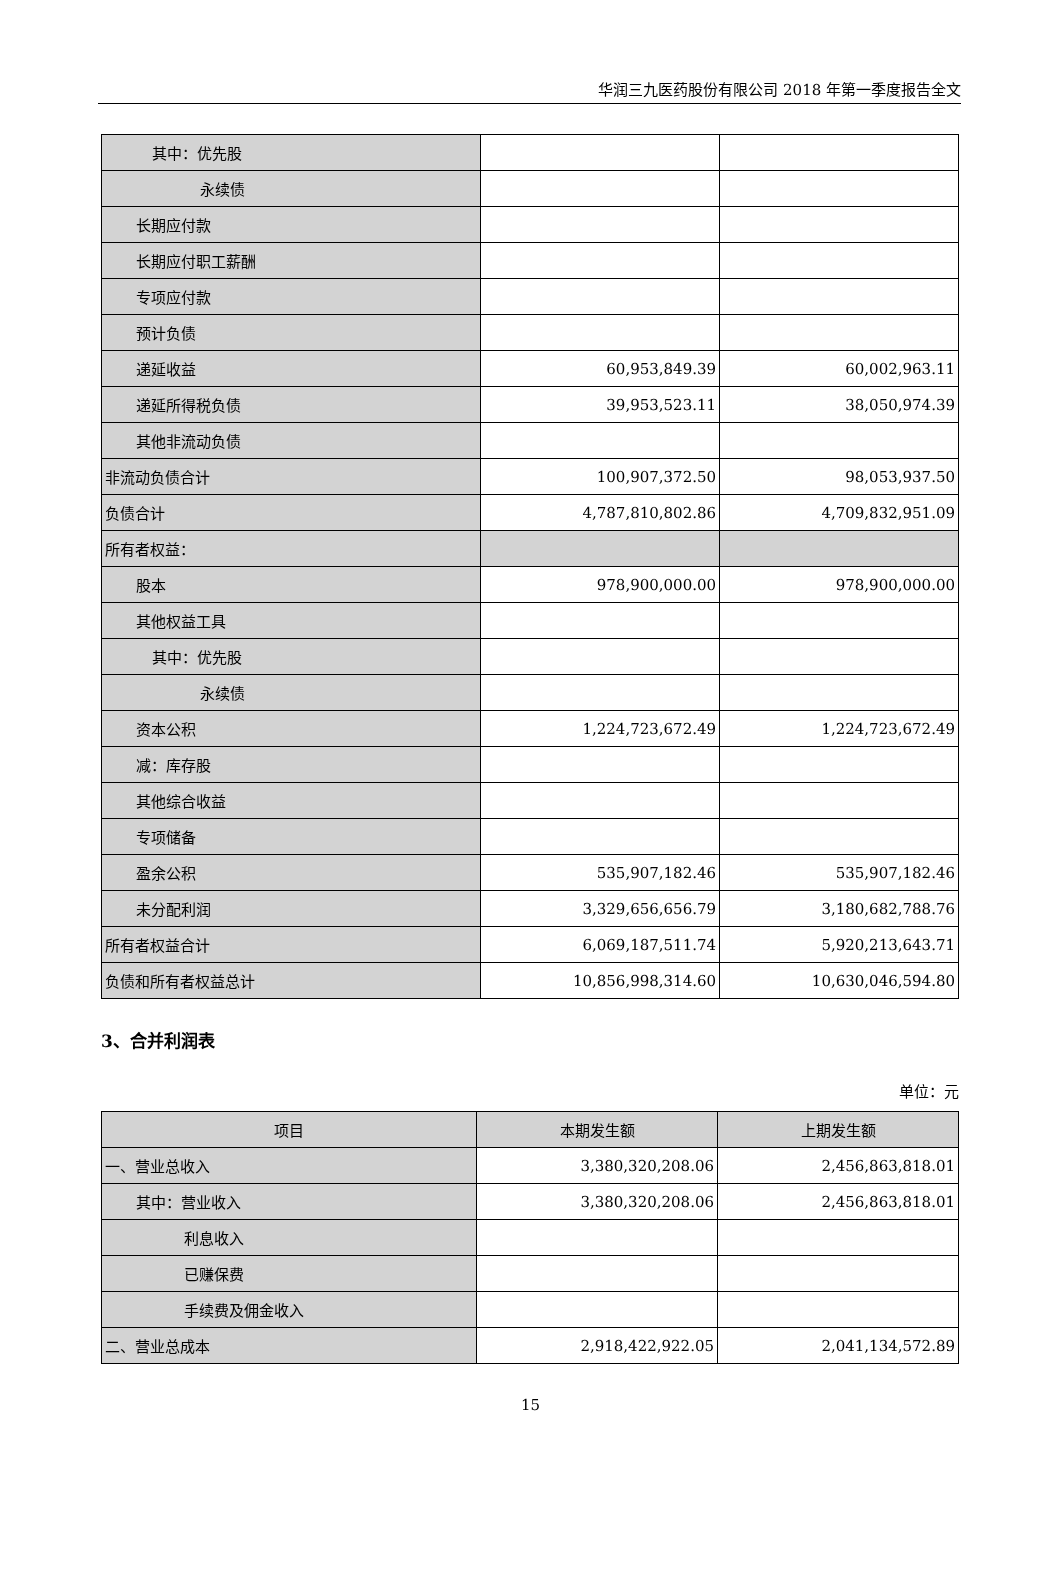华润三九医药股份有限公司 2018 年第一季度报告全文
| 其中：优先股 | | |
| 永续债 | | |
| 长期应付款 | | |
| 长期应付职工薪酬 | | |
| 专项应付款 | | |
| 预计负债 | | |
| 递延收益 | 60,953,849.39 | 60,002,963.11 |
| 递延所得税负债 | 39,953,523.11 | 38,050,974.39 |
| 其他非流动负债 | | |
| 非流动负债合计 | 100,907,372.50 | 98,053,937.50 |
| 负债合计 | 4,787,810,802.86 | 4,709,832,951.09 |
| 所有者权益： | | |
| 股本 | 978,900,000.00 | 978,900,000.00 |
| 其他权益工具 | | |
| 其中：优先股 | | |
| 永续债 | | |
| 资本公积 | 1,224,723,672.49 | 1,224,723,672.49 |
| 减：库存股 | | |
| 其他综合收益 | | |
| 专项储备 | | |
| 盈余公积 | 535,907,182.46 | 535,907,182.46 |
| 未分配利润 | 3,329,656,656.79 | 3,180,682,788.76 |
| 所有者权益合计 | 6,069,187,511.74 | 5,920,213,643.71 |
| 负债和所有者权益总计 | 10,856,998,314.60 | 10,630,046,594.80 |
3、合并利润表
单位：元
| 项目 | 本期发生额 | 上期发生额 |
| --- | --- | --- |
| 一、营业总收入 | 3,380,320,208.06 | 2,456,863,818.01 |
| 其中：营业收入 | 3,380,320,208.06 | 2,456,863,818.01 |
| 利息收入 | | |
| 已赚保费 | | |
| 手续费及佣金收入 | | |
| 二、营业总成本 | 2,918,422,922.05 | 2,041,134,572.89 |
15